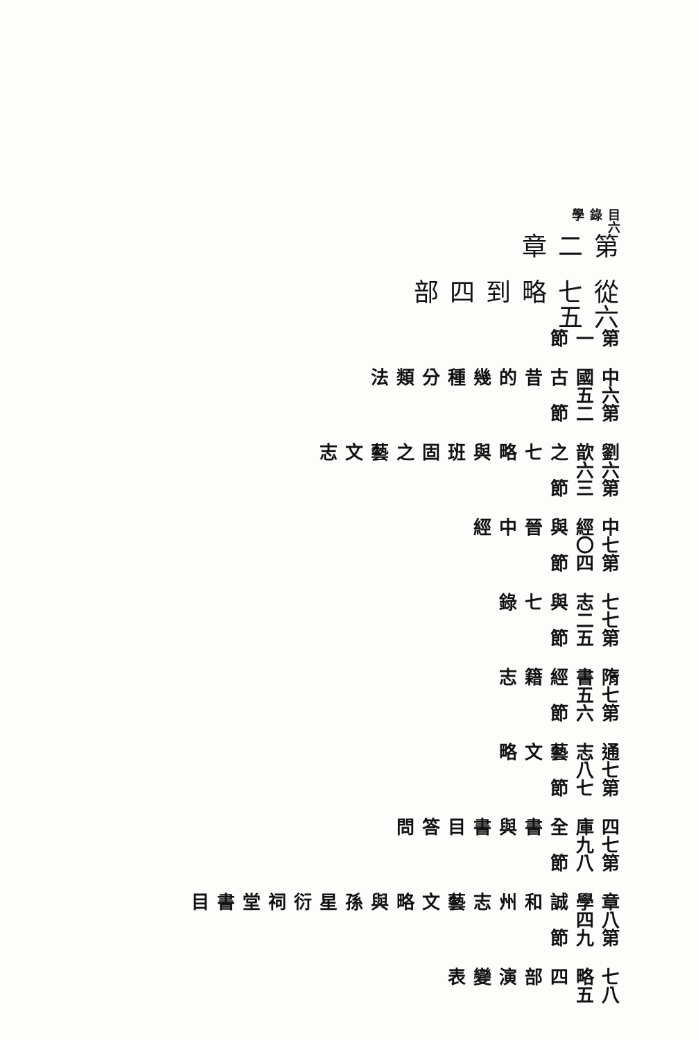目錄學 六
第二章 從七略到四部 六五
第一節 中國古昔的幾種分類法 六五
第二節 劉歆之七略與班固之藝文志 六六
第三節 中經與晉中經 七〇
第四節 七志與七錄 七二
第五節 隋書經籍志 七五
第六節 通志藝文略 七八
第七節 四庫全書與書目答問 七九
第八節 章學誠和州志藝文略與孫星衍祠堂書目 八四
第九節 七略四部演變表 八五